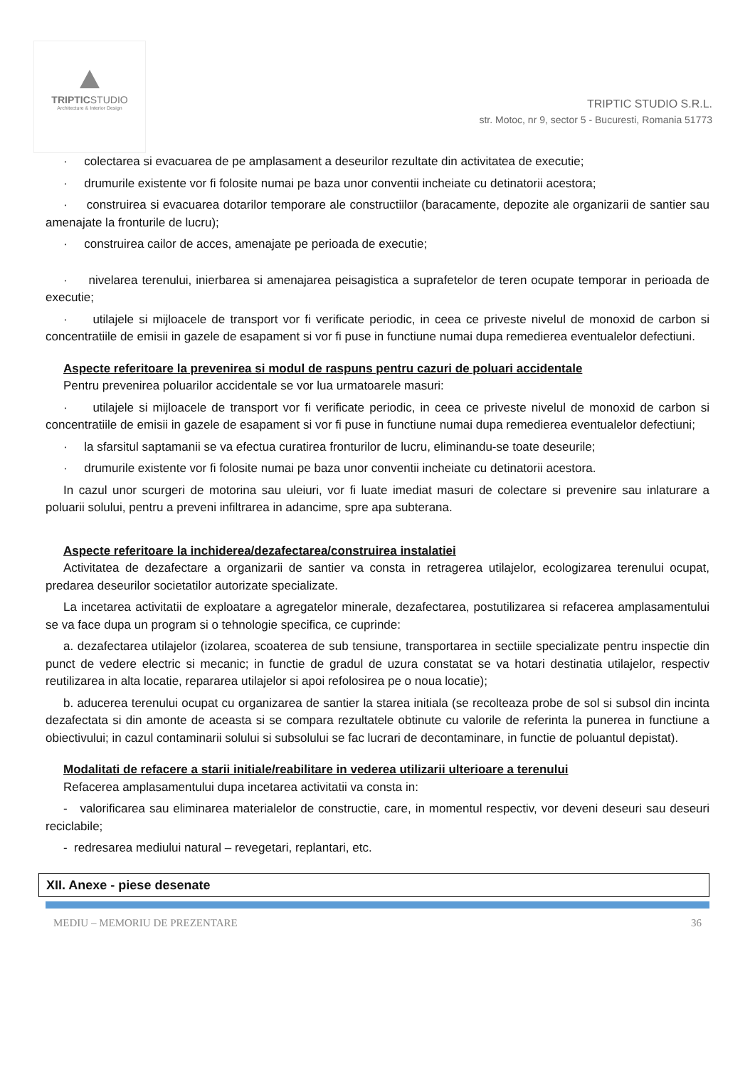TRIPTICSTUDIO
Architecture & Interior Design
TRIPTIC STUDIO S.R.L.
str. Motoc, nr 9, sector 5 - Bucuresti, Romania 51773
· colectarea si evacuarea de pe amplasament a deseurilor rezultate din activitatea de executie;
· drumurile existente vor fi folosite numai pe baza unor conventii incheiate cu detinatorii acestora;
· construirea si evacuarea dotarilor temporare ale constructiilor (baracamente, depozite ale organizarii de santier sau amenajate la fronturile de lucru);
· construirea cailor de acces, amenajate pe perioada de executie;
· nivelarea terenului, inierbarea si amenajarea peisagistica a suprafetelor de teren ocupate temporar in perioada de executie;
· utilajele si mijloacele de transport vor fi verificate periodic, in ceea ce priveste nivelul de monoxid de carbon si concentratiile de emisii in gazele de esapament si vor fi puse in functiune numai dupa remedierea eventualelor defectiuni.
Aspecte referitoare la prevenirea si modul de raspuns pentru cazuri de poluari accidentale
Pentru prevenirea poluarilor accidentale se vor lua urmatoarele masuri:
· utilajele si mijloacele de transport vor fi verificate periodic, in ceea ce priveste nivelul de monoxid de carbon si concentratiile de emisii in gazele de esapament si vor fi puse in functiune numai dupa remedierea eventualelor defectiuni;
· la sfarsitul saptamanii se va efectua curatirea fronturilor de lucru, eliminandu-se toate deseurile;
· drumurile existente vor fi folosite numai pe baza unor conventii incheiate cu detinatorii acestora.
In cazul unor scurgeri de motorina sau uleiuri, vor fi luate imediat masuri de colectare si prevenire sau inlaturare a poluarii solului, pentru a preveni infiltrarea in adancime, spre apa subterana.
Aspecte referitoare la inchiderea/dezafectarea/construirea instalatiei
Activitatea de dezafectare a organizarii de santier va consta in retragerea utilajelor, ecologizarea terenului ocupat, predarea deseurilor societatilor autorizate specializate.
La incetarea activitatii de exploatare a agregatelor minerale, dezafectarea, postutilizarea si refacerea amplasamentului se va face dupa un program si o tehnologie specifica, ce cuprinde:
a. dezafectarea utilajelor (izolarea, scoaterea de sub tensiune, transportarea in sectiile specializate pentru inspectie din punct de vedere electric si mecanic; in functie de gradul de uzura constatat se va hotari destinatia utilajelor, respectiv reutilizarea in alta locatie, repararea utilajelor si apoi refolosirea pe o noua locatie);
b. aducerea terenului ocupat cu organizarea de santier la starea initiala (se recolteaza probe de sol si subsol din incinta dezafectata si din amonte de aceasta si se compara rezultatele obtinute cu valorile de referinta la punerea in functiune a obiectivului; in cazul contaminarii solului si subsolului se fac lucrari de decontaminare, in functie de poluantul depistat).
Modalitati de refacere a starii initiale/reabilitare in vederea utilizarii ulterioare a terenului
Refacerea amplasamentului dupa incetarea activitatii va consta in:
- valorificarea sau eliminarea materialelor de constructie, care, in momentul respectiv, vor deveni deseuri sau deseuri reciclabile;
- redresarea mediului natural – revegetari, replantari, etc.
XII. Anexe - piese desenate
MEDIU – MEMORIU DE PREZENTARE 36